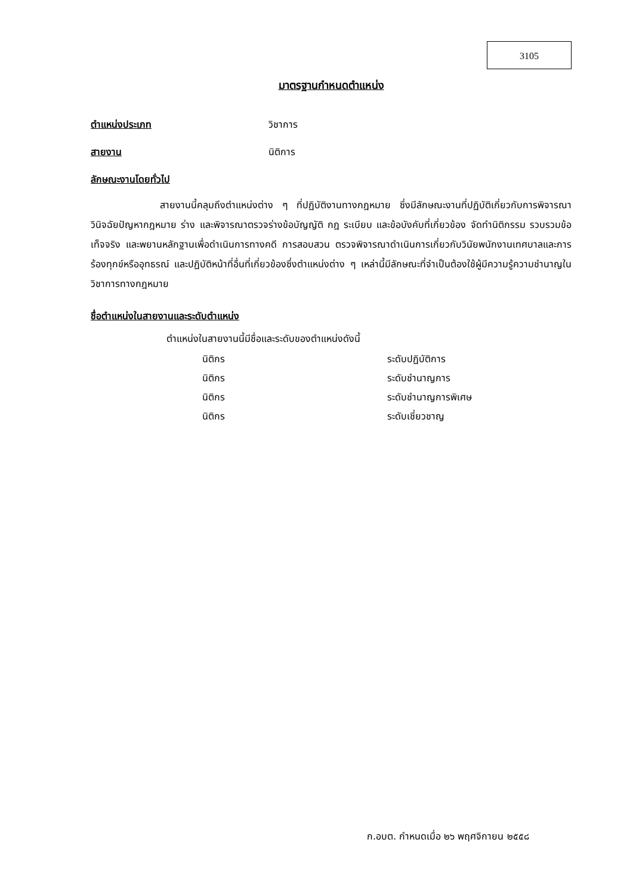3105
มาตรฐานกำหนดตำแหน่ง
ตำแหน่งประเภท วิชาการ
สายงาน นิติการ
ลักษณะงานโดยทั่วไป
สายงานนี้คลุมถึงตำแหน่งต่าง ๆ ที่ปฏิบัติงานทางกฎหมาย ซึ่งมีลักษณะงานที่ปฏิบัติเกี่ยวกับการพิจารณา วินิจฉัยปัญหากฎหมาย ร่าง และพิจารณาตรวจร่างข้อบัญญัติ กฎ ระเบียบ และข้อบังคับที่เกี่ยวข้อง จัดทำนิติกรรม รวบรวมข้อเท็จจริง และพยานหลักฐานเพื่อดำเนินการทางคดี การสอบสวน ตรวจพิจารณาดำเนินการเกี่ยวกับวินัยพนักงานเทศบาลและการร้องทุกข์หรืออุทธรณ์ และปฏิบัติหน้าที่อื่นที่เกี่ยวข้องซึ่งตำแหน่งต่าง ๆ เหล่านี้มีลักษณะที่จำเป็นต้องใช้ผู้มีความรู้ความชำนาญในวิชาการทางกฎหมาย
ชื่อตำแหน่งในสายงานและระดับตำแหน่ง
ตำแหน่งในสายงานนี้มีชื่อและระดับของตำแหน่งดังนี้
| นิติกร | ระดับปฏิบัติการ |
| นิติกร | ระดับชำนาญการ |
| นิติกร | ระดับชำนาญการพิเศษ |
| นิติกร | ระดับเชี่ยวชาญ |
ก.อบต. กำหนดเมื่อ ๒๖ พฤศจิกายน ๒๕๕๘